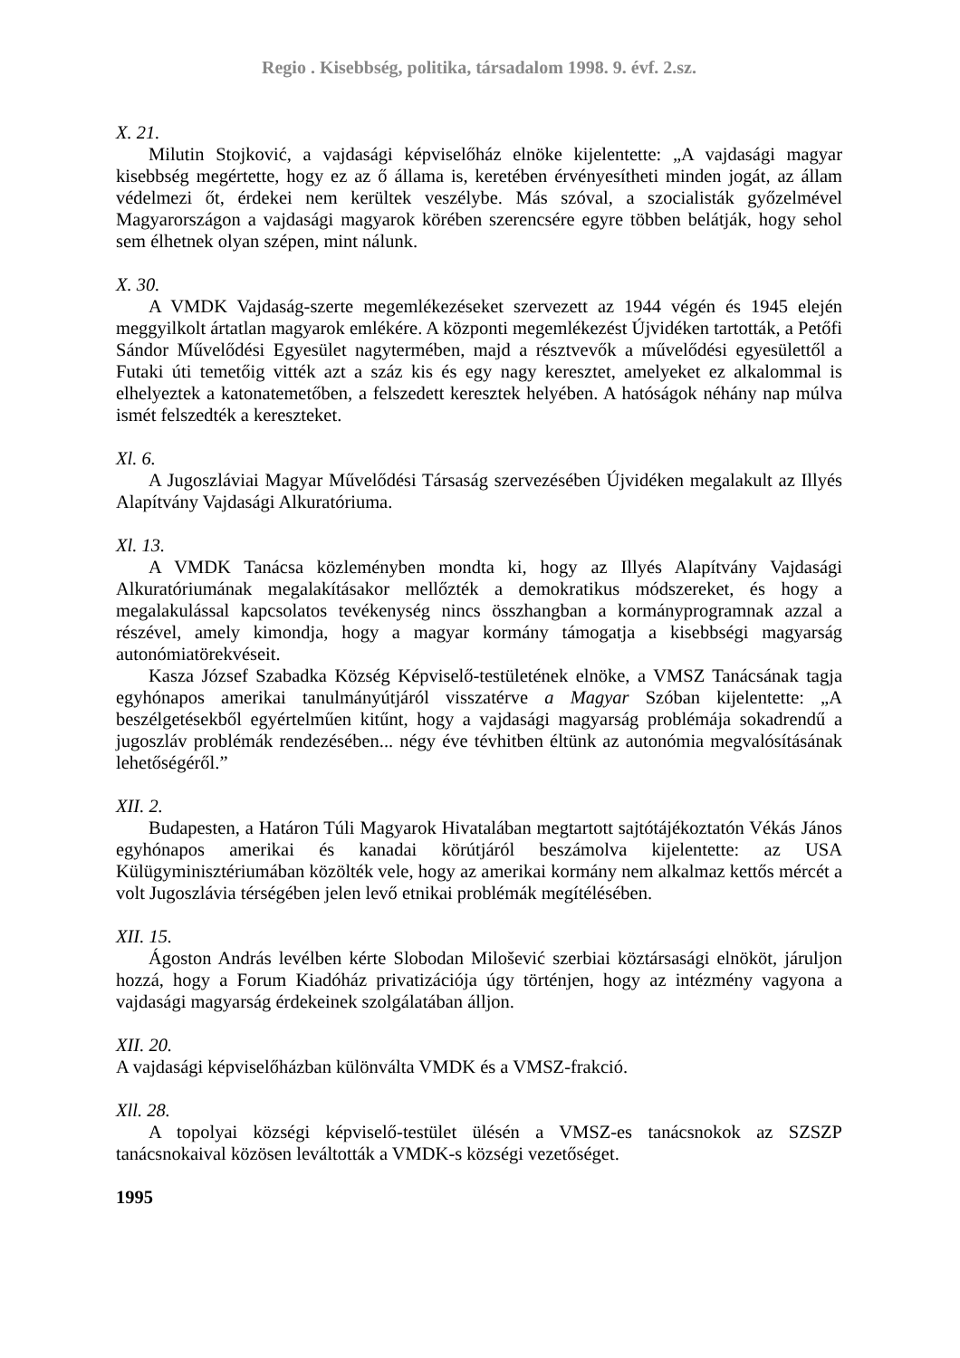Regio . Kisebbség, politika, társadalom 1998. 9. évf. 2.sz.
X. 21.
Milutin Stojković, a vajdasági képviselőház elnöke kijelentette: „A vajdasági magyar kisebbség megértette, hogy ez az ő állama is, keretében érvényesítheti minden jogát, az állam védelmezi őt, érdekei nem kerültek veszélybe. Más szóval, a szocialisták győzelmével Magyarországon a vajdasági magyarok körében szerencsére egyre többen belátják, hogy sehol sem élhetnek olyan szépen, mint nálunk.
X. 30.
A VMDK Vajdaság-szerte megemlékezéseket szervezett az 1944 végén és 1945 elején meggyilkolt ártatlan magyarok emlékére. A központi megemlékezést Újvidéken tartották, a Petőfi Sándor Művelődési Egyesület nagytermében, majd a résztvevők a művelődési egyesülettől a Futaki úti temetőig vitték azt a száz kis és egy nagy keresztet, amelyeket ez alkalommal is elhelyeztek a katonatemetőben, a felszedett keresztek helyében. A hatóságok néhány nap múlva ismét felszedték a kereszteket.
Xl. 6.
A Jugoszláviai Magyar Művelődési Társaság szervezésében Újvidéken megalakult az Illyés Alapítvány Vajdasági Alkuratóriuma.
Xl. 13.
A VMDK Tanácsa közleményben mondta ki, hogy az Illyés Alapítvány Vajdasági Alkuratóriumának megalakításakor mellőzték a demokratikus módszereket, és hogy a megalakulással kapcsolatos tevékenység nincs összhangban a kormányprogramnak azzal a részével, amely kimondja, hogy a magyar kormány támogatja a kisebbségi magyarság autonómiatörekvéseit.
Kasza József Szabadka Község Képviselő-testületének elnöke, a VMSZ Tanácsának tagja egyhónapos amerikai tanulmányútjáról visszatérve a Magyar Szóban kijelentette: „A beszélgetésekből egyértelműen kitűnt, hogy a vajdasági magyarság problémája sokadrendű a jugoszláv problémák rendezésében... négy éve tévhitben éltünk az autonómia megvalósításának lehetőségéről.”
XII. 2.
Budapesten, a Határon Túli Magyarok Hivatalában megtartott sajtótájékoztatón Vékás János egyhónapos amerikai és kanadai körútjáról beszámolva kijelentette: az USA Külügyminisztériumában közölték vele, hogy az amerikai kormány nem alkalmaz kettős mércét a volt Jugoszlávia térségében jelen levő etnikai problémák megítélésében.
XII. 15.
Ágoston András levélben kérte Slobodan Milošević szerbiai köztársasági elnököt, járuljon hozzá, hogy a Forum Kiadóház privatizációja úgy történjen, hogy az intézmény vagyona a vajdasági magyarság érdekeinek szolgálatában álljon.
XII. 20.
A vajdasági képviselőházban különválta VMDK és a VMSZ-frakció.
Xll. 28.
A topolyai községi képviselő-testület ülésén a VMSZ-es tanácsnokok az SZSZP tanácsnokaival közösen leváltották a VMDK-s községi vezetőséget.
1995